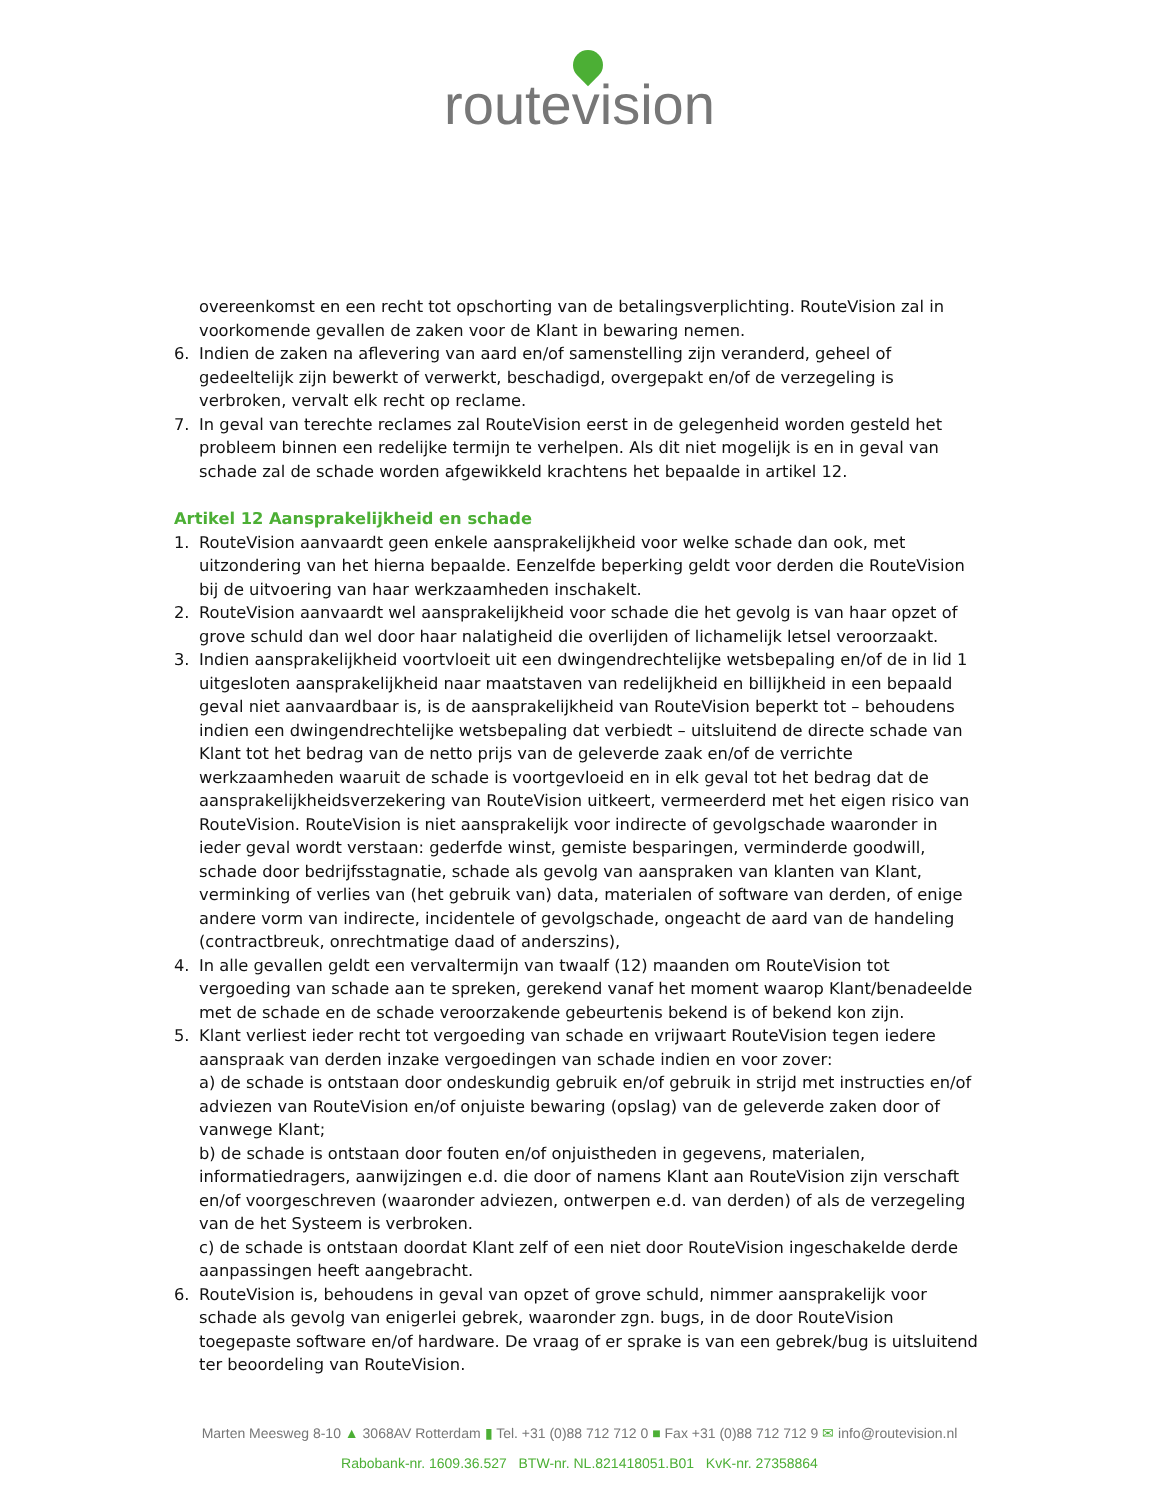routevision
overeenkomst en een recht tot opschorting van de betalingsverplichting. RouteVision zal in voorkomende gevallen de zaken voor de Klant in bewaring nemen.
6. Indien de zaken na aflevering van aard en/of samenstelling zijn veranderd, geheel of gedeeltelijk zijn bewerkt of verwerkt, beschadigd, overgepakt en/of de verzegeling is verbroken, vervalt elk recht op reclame.
7. In geval van terechte reclames zal RouteVision eerst in de gelegenheid worden gesteld het probleem binnen een redelijke termijn te verhelpen. Als dit niet mogelijk is en in geval van schade zal de schade worden afgewikkeld krachtens het bepaalde in artikel 12.
Artikel 12 Aansprakelijkheid en schade
1. RouteVision aanvaardt geen enkele aansprakelijkheid voor welke schade dan ook, met uitzondering van het hierna bepaalde. Eenzelfde beperking geldt voor derden die RouteVision bij de uitvoering van haar werkzaamheden inschakelt.
2. RouteVision aanvaardt wel aansprakelijkheid voor schade die het gevolg is van haar opzet of grove schuld dan wel door haar nalatigheid die overlijden of lichamelijk letsel veroorzaakt.
3. Indien aansprakelijkheid voortvloeit uit een dwingendrechtelijke wetsbepaling en/of de in lid 1 uitgesloten aansprakelijkheid naar maatstaven van redelijkheid en billijkheid in een bepaald geval niet aanvaardbaar is, is de aansprakelijkheid van RouteVision beperkt tot – behoudens indien een dwingendrechtelijke wetsbepaling dat verbiedt – uitsluitend de directe schade van Klant tot het bedrag van de netto prijs van de geleverde zaak en/of de verrichte werkzaamheden waaruit de schade is voortgevloeid en in elk geval tot het bedrag dat de aansprakelijkheidsverzekering van RouteVision uitkeert, vermeerderd met het eigen risico van RouteVision. RouteVision is niet aansprakelijk voor indirecte of gevolgschade waaronder in ieder geval wordt verstaan: gederfde winst, gemiste besparingen, verminderde goodwill, schade door bedrijfsstagnatie, schade als gevolg van aanspraken van klanten van Klant, verminking of verlies van (het gebruik van) data, materialen of software van derden, of enige andere vorm van indirecte, incidentele of gevolgschade, ongeacht de aard van de handeling (contractbreuk, onrechtmatige daad of anderszins),
4. In alle gevallen geldt een vervaltermijn van twaalf (12) maanden om RouteVision tot vergoeding van schade aan te spreken, gerekend vanaf het moment waarop Klant/benadeelde met de schade en de schade veroorzakende gebeurtenis bekend is of bekend kon zijn.
5. Klant verliest ieder recht tot vergoeding van schade en vrijwaart RouteVision tegen iedere aanspraak van derden inzake vergoedingen van schade indien en voor zover:
a) de schade is ontstaan door ondeskundig gebruik en/of gebruik in strijd met instructies en/of adviezen van RouteVision en/of onjuiste bewaring (opslag) van de geleverde zaken door of vanwege Klant;
b) de schade is ontstaan door fouten en/of onjuistheden in gegevens, materialen, informatiedragers, aanwijzingen e.d. die door of namens Klant aan RouteVision zijn verschaft en/of voorgeschreven (waaronder adviezen, ontwerpen e.d. van derden) of als de verzegeling van de het Systeem is verbroken.
c) de schade is ontstaan doordat Klant zelf of een niet door RouteVision ingeschakelde derde aanpassingen heeft aangebracht.
6. RouteVision is, behoudens in geval van opzet of grove schuld, nimmer aansprakelijk voor schade als gevolg van enigerlei gebrek, waaronder zgn. bugs, in de door RouteVision toegepaste software en/of hardware. De vraag of er sprake is van een gebrek/bug is uitsluitend ter beoordeling van RouteVision.
Marten Meesweg 8-10 ▲ 3068AV Rotterdam ▮ Tel. +31 (0)88 712 712 0 ■ Fax +31 (0)88 712 712 9 ✉ info@routevision.nl
Rabobank-nr. 1609.36.527 BTW-nr. NL.821418051.B01 KvK-nr. 27358864